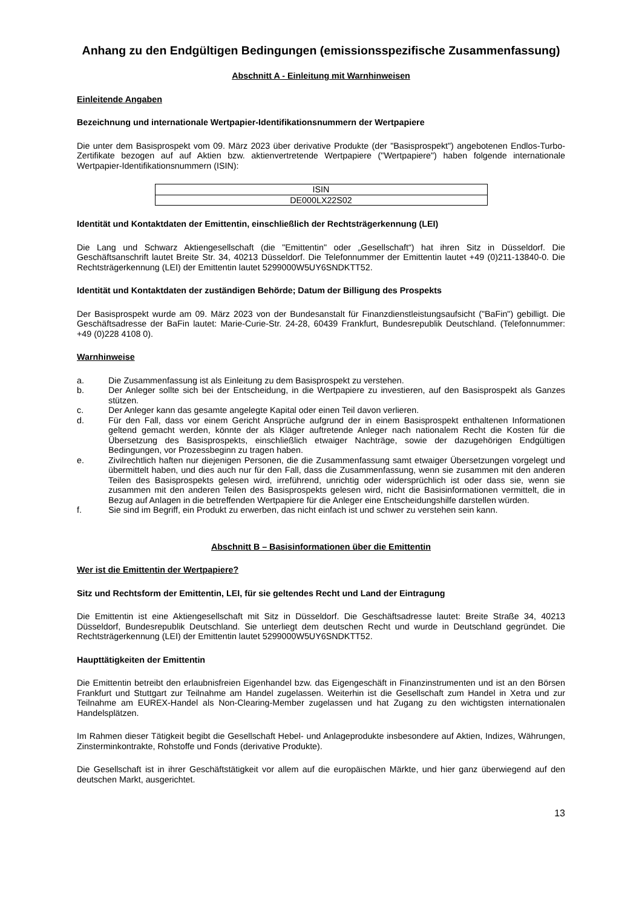Anhang zu den Endgültigen Bedingungen (emissionsspezifische Zusammenfassung)
Abschnitt A - Einleitung mit Warnhinweisen
Einleitende Angaben
Bezeichnung und internationale Wertpapier-Identifikationsnummern der Wertpapiere
Die unter dem Basisprospekt vom 09. März 2023 über derivative Produkte (der "Basisprospekt") angebotenen Endlos-Turbo-Zertifikate bezogen auf auf Aktien bzw. aktienvertretende Wertpapiere ("Wertpapiere") haben folgende internationale Wertpapier-Identifikationsnummern (ISIN):
| ISIN |
| --- |
| DE000LX22S02 |
Identität und Kontaktdaten der Emittentin, einschließlich der Rechtsträgerkennung (LEI)
Die Lang und Schwarz Aktiengesellschaft (die "Emittentin" oder „Gesellschaft“) hat ihren Sitz in Düsseldorf. Die Geschäftsanschrift lautet Breite Str. 34, 40213 Düsseldorf. Die Telefonnummer der Emittentin lautet +49 (0)211-13840-0. Die Rechtsträgerkennung (LEI) der Emittentin lautet 5299000W5UY6SNDKTT52.
Identität und Kontaktdaten der zuständigen Behörde; Datum der Billigung des Prospekts
Der Basisprospekt wurde am 09. März 2023 von der Bundesanstalt für Finanzdienstleistungsaufsicht ("BaFin") gebilligt. Die Geschäftsadresse der BaFin lautet: Marie-Curie-Str. 24-28, 60439 Frankfurt, Bundesrepublik Deutschland. (Telefonnummer: +49 (0)228 4108 0).
Warnhinweise
a. Die Zusammenfassung ist als Einleitung zu dem Basisprospekt zu verstehen.
b. Der Anleger sollte sich bei der Entscheidung, in die Wertpapiere zu investieren, auf den Basisprospekt als Ganzes stützen.
c. Der Anleger kann das gesamte angelegte Kapital oder einen Teil davon verlieren.
d. Für den Fall, dass vor einem Gericht Ansprüche aufgrund der in einem Basisprospekt enthaltenen Informationen geltend gemacht werden, könnte der als Kläger auftretende Anleger nach nationalem Recht die Kosten für die Übersetzung des Basisprospekts, einschließlich etwaiger Nachträge, sowie der dazugehörigen Endgültigen Bedingungen, vor Prozessbeginn zu tragen haben.
e. Zivilrechtlich haften nur diejenigen Personen, die die Zusammenfassung samt etwaiger Übersetzungen vorgelegt und übermittelt haben, und dies auch nur für den Fall, dass die Zusammenfassung, wenn sie zusammen mit den anderen Teilen des Basisprospekts gelesen wird, irreführend, unrichtig oder widersprüchlich ist oder dass sie, wenn sie zusammen mit den anderen Teilen des Basisprospekts gelesen wird, nicht die Basisinformationen vermittelt, die in Bezug auf Anlagen in die betreffenden Wertpapiere für die Anleger eine Entscheidungshilfe darstellen würden.
f. Sie sind im Begriff, ein Produkt zu erwerben, das nicht einfach ist und schwer zu verstehen sein kann.
Abschnitt B – Basisinformationen über die Emittentin
Wer ist die Emittentin der Wertpapiere?
Sitz und Rechtsform der Emittentin, LEI, für sie geltendes Recht und Land der Eintragung
Die Emittentin ist eine Aktiengesellschaft mit Sitz in Düsseldorf. Die Geschäftsadresse lautet: Breite Straße 34, 40213 Düsseldorf, Bundesrepublik Deutschland. Sie unterliegt dem deutschen Recht und wurde in Deutschland gegründet. Die Rechtsträgerkennung (LEI) der Emittentin lautet 5299000W5UY6SNDKTT52.
Haupttätigkeiten der Emittentin
Die Emittentin betreibt den erlaubnisfreien Eigenhandel bzw. das Eigengeschäft in Finanzinstrumenten und ist an den Börsen Frankfurt und Stuttgart zur Teilnahme am Handel zugelassen. Weiterhin ist die Gesellschaft zum Handel in Xetra und zur Teilnahme am EUREX-Handel als Non-Clearing-Member zugelassen und hat Zugang zu den wichtigsten internationalen Handelsplätzen.
Im Rahmen dieser Tätigkeit begibt die Gesellschaft Hebel- und Anlageprodukte insbesondere auf Aktien, Indizes, Währungen, Zinsterminkontrakte, Rohstoffe und Fonds (derivative Produkte).
Die Gesellschaft ist in ihrer Geschäftstätigkeit vor allem auf die europäischen Märkte, und hier ganz überwiegend auf den deutschen Markt, ausgerichtet.
13